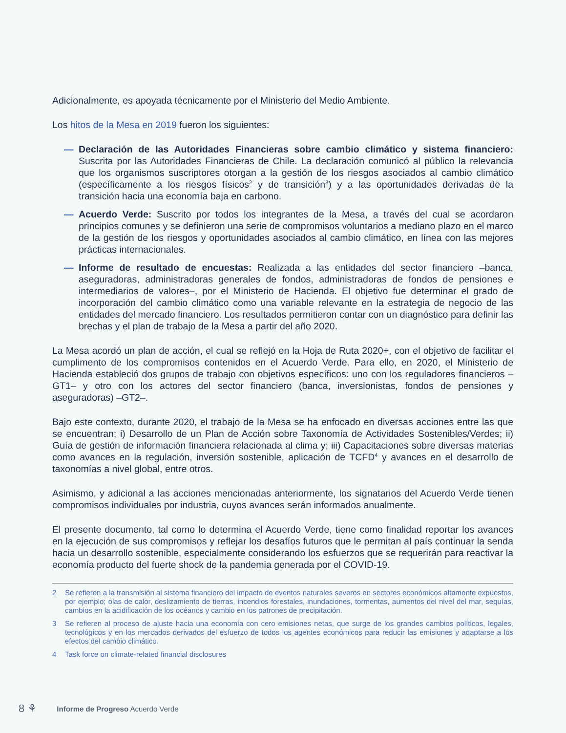Adicionalmente, es apoyada técnicamente por el Ministerio del Medio Ambiente.
Los hitos de la Mesa en 2019 fueron los siguientes:
— Declaración de las Autoridades Financieras sobre cambio climático y sistema financiero: Suscrita por las Autoridades Financieras de Chile. La declaración comunicó al público la relevancia que los organismos suscriptores otorgan a la gestión de los riesgos asociados al cambio climático (específicamente a los riesgos físicos<sup>2</sup> y de transición<sup>3</sup>) y a las oportunidades derivadas de la transición hacia una economía baja en carbono.
— Acuerdo Verde: Suscrito por todos los integrantes de la Mesa, a través del cual se acordaron principios comunes y se definieron una serie de compromisos voluntarios a mediano plazo en el marco de la gestión de los riesgos y oportunidades asociados al cambio climático, en línea con las mejores prácticas internacionales.
— Informe de resultado de encuestas: Realizada a las entidades del sector financiero –banca, aseguradoras, administradoras generales de fondos, administradoras de fondos de pensiones e intermediarios de valores–, por el Ministerio de Hacienda. El objetivo fue determinar el grado de incorporación del cambio climático como una variable relevante en la estrategia de negocio de las entidades del mercado financiero. Los resultados permitieron contar con un diagnóstico para definir las brechas y el plan de trabajo de la Mesa a partir del año 2020.
La Mesa acordó un plan de acción, el cual se reflejó en la Hoja de Ruta 2020+, con el objetivo de facilitar el cumplimento de los compromisos contenidos en el Acuerdo Verde. Para ello, en 2020, el Ministerio de Hacienda estableció dos grupos de trabajo con objetivos específicos: uno con los reguladores financieros –GT1– y otro con los actores del sector financiero (banca, inversionistas, fondos de pensiones y aseguradoras) –GT2–.
Bajo este contexto, durante 2020, el trabajo de la Mesa se ha enfocado en diversas acciones entre las que se encuentran; i) Desarrollo de un Plan de Acción sobre Taxonomía de Actividades Sostenibles/Verdes; ii) Guía de gestión de información financiera relacionada al clima y; iii) Capacitaciones sobre diversas materias como avances en la regulación, inversión sostenible, aplicación de TCFD<sup>4</sup> y avances en el desarrollo de taxonomías a nivel global, entre otros.
Asimismo, y adicional a las acciones mencionadas anteriormente, los signatarios del Acuerdo Verde tienen compromisos individuales por industria, cuyos avances serán informados anualmente.
El presente documento, tal como lo determina el Acuerdo Verde, tiene como finalidad reportar los avances en la ejecución de sus compromisos y reflejar los desafíos futuros que le permitan al país continuar la senda hacia un desarrollo sostenible, especialmente considerando los esfuerzos que se requerirán para reactivar la economía producto del fuerte shock de la pandemia generada por el COVID-19.
2 Se refieren a la transmisión al sistema financiero del impacto de eventos naturales severos en sectores económicos altamente expuestos, por ejemplo; olas de calor, deslizamiento de tierras, incendios forestales, inundaciones, tormentas, aumentos del nivel del mar, sequías, cambios en la acidificación de los océanos y cambio en los patrones de precipitación.
3 Se refieren al proceso de ajuste hacia una economía con cero emisiones netas, que surge de los grandes cambios políticos, legales, tecnológicos y en los mercados derivados del esfuerzo de todos los agentes económicos para reducir las emisiones y adaptarse a los efectos del cambio climático.
4 Task force on climate-related financial disclosures
8 ⚘ Informe de Progreso Acuerdo Verde